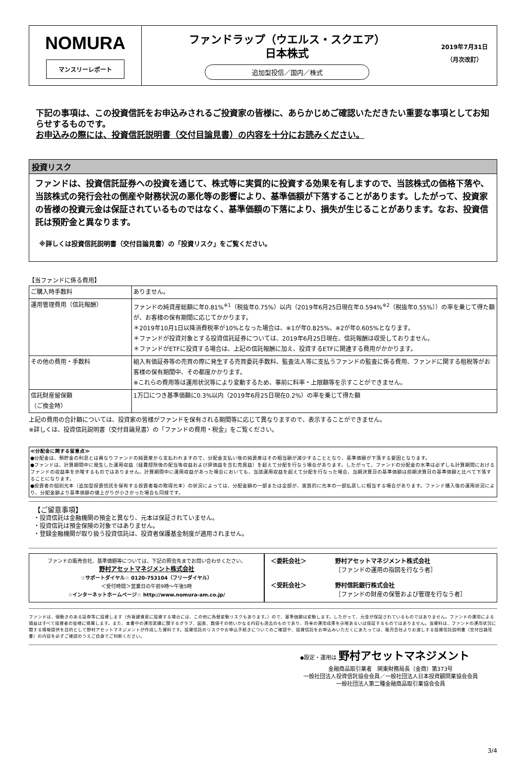NOMURA
マンスリーレポート
ファンドラップ（ウエルス・スクエア）
日本株式
追加型投信／国内／株式
2019年7月31日
（月次改訂）
下記の事項は、この投資信託をお申込みされるご投資家の皆様に、あらかじめご確認いただきたい重要な事項としてお知らせするものです。
お申込みの際には、投資信託説明書（交付目論見書）の内容を十分にお読みください。
投資リスク
ファンドは、投資信託証券への投資を通じて、株式等に実質的に投資する効果を有しますので、当該株式の価格下落や、当該株式の発行会社の倒産や財務状況の悪化等の影響により、基準価額が下落することがあります。したがって、投資家の皆様の投資元金は保証されているものではなく、基準価額の下落により、損失が生じることがあります。なお、投資信託は預貯金と異なります。
※詳しくは投資信託説明書（交付目論見書）の「投資リスク」をご覧ください。
【当ファンドに係る費用】
| ご購入時手数料 | ありません。 |
| 運用管理費用（信託報酬） | ファンドの純資産総額に年0.81%<sup>※1</sup>（税抜年0.75%）以内（2019年6月25日現在年0.594%<sup>※2</sup>（税抜年0.55%））の率を乗じて得た額が、お客様の保有期間に応じてかかります。 ＊2019年10月1日以降消費税率が10%となった場合は、※1が年0.825%、※2が年0.605%となります。 ＊ファンドが投資対象とする投資信託証券については、2019年6月25日現在、信託報酬は収受しておりません。 ＊ファンドがETFに投資する場合は、上記の信託報酬に加え、投資するETFに関連する費用がかかります。 |
| その他の費用・手数料 | 組入有価証券等の売買の際に発生する売買委託手数料、監査法人等に支払うファンドの監査に係る費用、ファンドに関する租税等がお客様の保有期間中、その都度かかります。 ※これらの費用等は運用状況等により変動するため、事前に料率・上限額等を示すことができません。 |
| 信託財産留保額 （ご換金時） | 1万口につき基準価額に0.3%以内（2019年6月25日現在0.2%）の率を乗じて得た額 |
上記の費用の合計額については、投資家の皆様がファンドを保有される期間等に応じて異なりますので、表示することができません。
※詳しくは、投資信託説明書（交付目論見書）の「ファンドの費用・税金」をご覧ください。
≪分配金に関する留意点≫
●分配金は、預貯金の利息とは異なりファンドの純資産から支払われますので、分配金支払い後の純資産はその相当額が減少することとなり、基準価額が下落する要因となります。
●ファンドは、計算期間中に発生した運用収益（経費控除後の配当等収益および評価益を含む売買益）を超えて分配を行なう場合があります。したがって、ファンドの分配金の水準は必ずしも計算期間におけるファンドの収益率を示唆するものではありません。計算期間中に運用収益があった場合においても、当該運用収益を超えて分配を行なった場合、当期決算日の基準価額は前期決算日の基準価額と比べて下落することになります。
●投資者の個別元本（追加型投資信託を保有する投資者毎の取得元本）の状況によっては、分配金額の一部または全部が、実質的に元本の一部払戻しに相当する場合があります。ファンド購入後の運用状況により、分配金額より基準価額の値上がりが小さかった場合も同様です。
【ご留意事項】
・投資信託は金融機関の預金と異なり、元本は保証されていません。
・投資信託は預金保険の対象ではありません。
・登録金融機関が取り扱う投資信託は、投資者保護基金制度が適用されません。
ファンドの販売会社、基準価額等については、下記の照会先までお問い合わせください。
野村アセットマネジメント株式会社
☆サポートダイヤル☆ 0120-753104（フリーダイヤル）
＜受付時間＞営業日の午前9時～午後5時
☆インターネットホームページ☆ http://www.nomura-am.co.jp/
＜委託会社＞
野村アセットマネジメント株式会社
［ファンドの運用の指図を行なう者］
＜受託会社＞
野村信託銀行株式会社
［ファンドの財産の保管および管理を行なう者］
ファンドは、値動きのある証券等に投資します（外貨建資産に投資する場合には、この他に為替変動リスクもあります。）ので、基準価額は変動します。したがって、元金が保証されているものではありません。ファンドの運用による損益はすべて投資者の皆様に帰属します。また、本書中の運用実績に関するグラフ、図表、数値その他いかなる内容も過去のものであり、将来の運用成果を示唆あるいは保証するものではありません。当資料は、ファンドの運用状況に関する情報提供を目的として野村アセットマネジメントが作成した資料です。投資信託のリスクやお申込手続きについてのご確認や、投資信託をお申込みいただくにあたっては、販売会社よりお渡しする投資信託説明書（交付目論見書）の内容を必ずご確認のうえご自身でご判断ください。
◆設定・運用は 野村アセットマネジメント
金融商品取引業者　関東財務局長（金商）第373号
一般社団法人投資信託協会会員／一般社団法人日本投資顧問業協会会員
一般社団法人第二種金融商品取引業協会会員
3/4